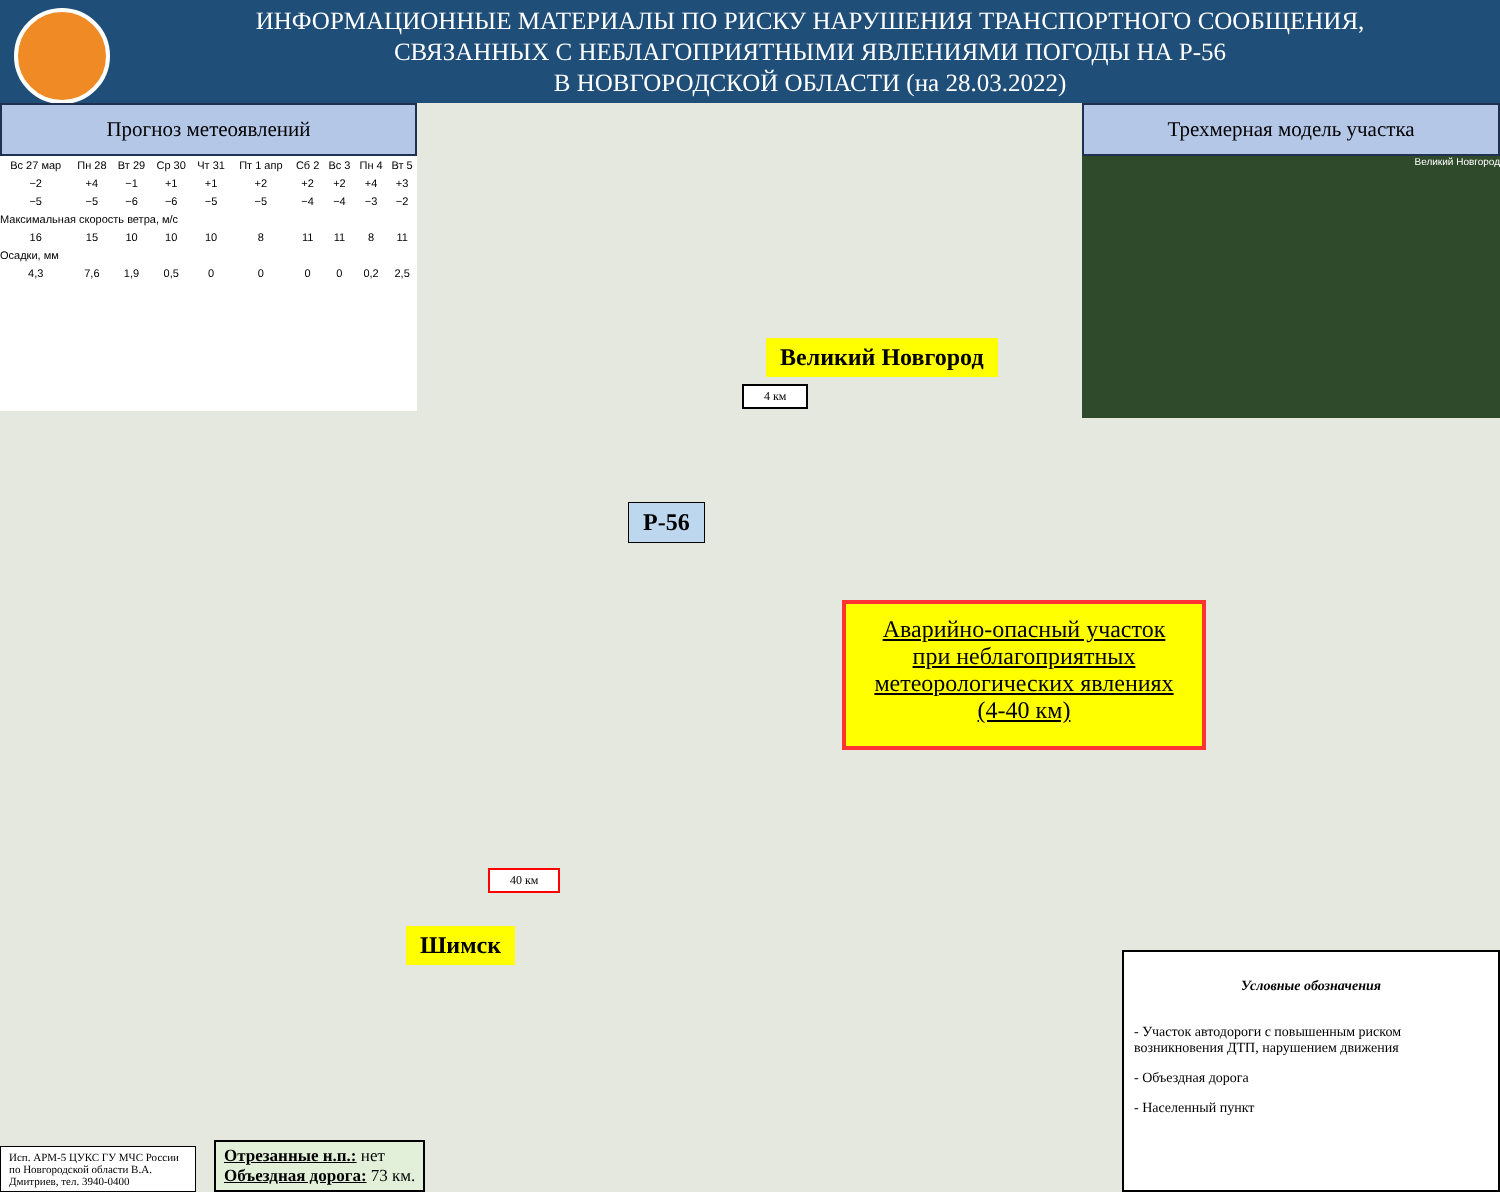ИНФОРМАЦИОННЫЕ МАТЕРИАЛЫ ПО РИСКУ НАРУШЕНИЯ ТРАНСПОРТНОГО СООБЩЕНИЯ,
СВЯЗАННЫХ С НЕБЛАГОПРИЯТНЫМИ ЯВЛЕНИЯМИ ПОГОДЫ НА Р-56
В НОВГОРОДСКОЙ ОБЛАСТИ (на 28.03.2022)
Прогноз метеоявлений
| Вс 27 мар | Пн 28 | Вт 29 | Ср 30 | Чт 31 | Пт 1 апр | Сб 2 | Вс 3 | Пн 4 | Вт 5 |
| −2 | +4 | −1 | +1 | +1 | +2 | +2 | +2 | +4 | +3 |
| −5 | −5 | −6 | −6 | −5 | −5 | −4 | −4 | −3 | −2 |
| Максимальная скорость ветра, м/с | | | | | | | | | |
| 16 | 15 | 10 | 10 | 10 | 8 | 11 | 11 | 8 | 11 |
| Осадки, мм | | | | | | | | | |
| 4,3 | 7,6 | 1,9 | 0,5 | 0 | 0 | 0 | 0 | 0,2 | 2,5 |
Трехмерная модель участка
Великий Новгород
Великий Новгород
Шимск
Р-56
4 км
40 км
Аварийно-опасный участок
при неблагоприятных
метеорологических явлениях
(4-40 км)
Условные обозначения
- Участок автодороги с повышенным риском возникновения ДТП, нарушением движения
- Объездная дорога
- Населенный пункт
Исп. АРМ-5 ЦУКС ГУ МЧС России по Новгородской области В.А. Дмитриев, тел. 3940-0400
Отрезанные н.п.: нет
Объездная дорога: 73 км.